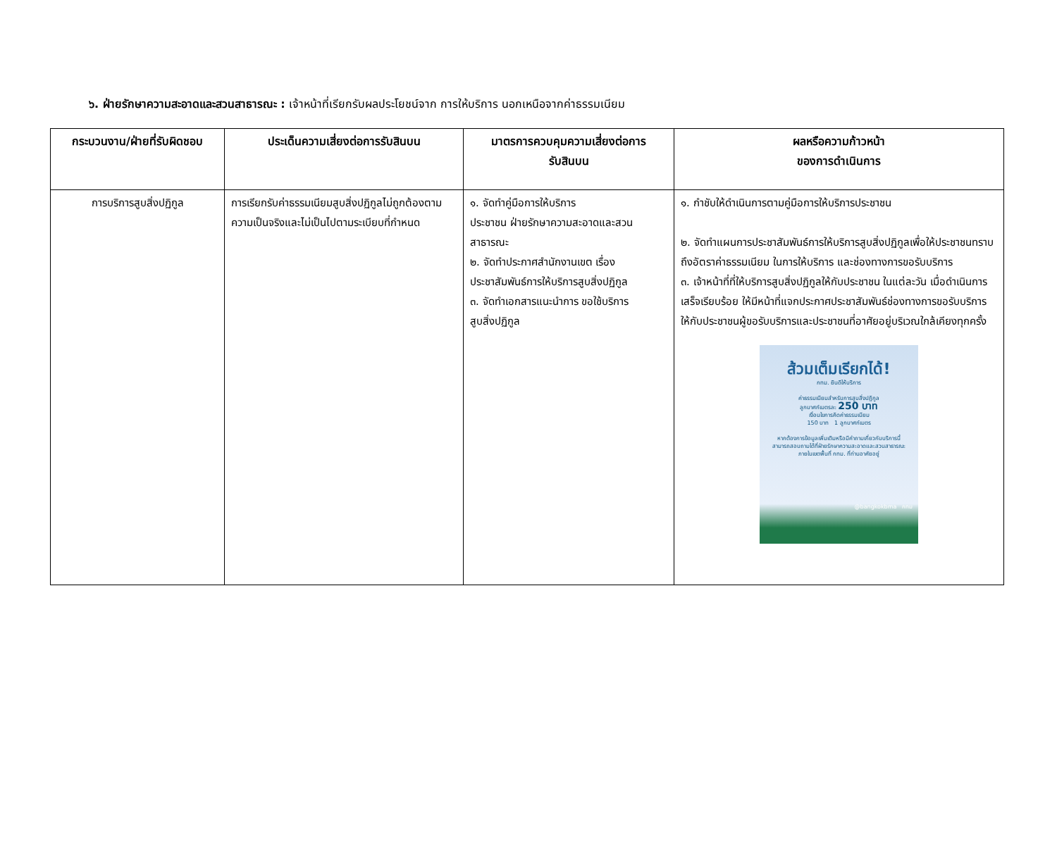๖. ฝ่ายรักษาความสะอาดและสวนสาธารณะ : เจ้าหน้าที่เรียกรับผลประโยชน์จาก การให้บริการ นอกเหนือจากค่าธรรมเนียม
| กระบวนงาน/ฝ่ายที่รับผิดชอบ | ประเด็นความเสี่ยงต่อการรับสินบน | มาตรการควบคุมความเสี่ยงต่อการ รับสินบน | ผลหรือความก้าวหน้า ของการดำเนินการ |
| --- | --- | --- | --- |
| การบริการสูบสิ่งปฏิกูล | การเรียกรับค่าธรรมเนียมสูบสิ่งปฏิกูลไม่ถูกต้องตามความเป็นจริงและไม่เป็นไปตามระเบียบที่กำหนด | ๑. จัดทำคู่มือการให้บริการ ประชาชน ฝ่ายรักษาความสะอาดและสวนสาธารณะ ๒. จัดทำประกาศสำนักงานเขต เรื่อง ประชาสัมพันธ์การให้บริการสูบสิ่งปฏิกูล ๓. จัดทำเอกสารแนะนำการ ขอใช้บริการ สูบสิ่งปฏิกูล | ๑. กำชับให้ดำเนินการตามคู่มือการให้บริการประชาชน ๒. จัดทำแผนการประชาสัมพันธ์การให้บริการสูบสิ่งปฏิกูลเพื่อให้ประชาชนทราบ ถึงอัตราค่าธรรมเนียม ในการให้บริการ และช่องทางการขอรับบริการ ๓. เจ้าหน้าที่ที่ให้บริการสูบสิ่งปฏิกูลให้กับประชาชน ในแต่ละวัน เมื่อดำเนินการเสร็จเรียบร้อย ให้มีหน้าที่แจกประกาศประชาสัมพันธ์ช่องทางการขอรับบริการ ให้กับประชาชนผู้ขอรับบริการและประชาชนที่อาศัยอยู่บริเวณใกล้เคียงทุกครั้ง ส้วมเต็มเรียกได้! กทม. ยินดีให้บริการ ค่าธรรมเนียมสำหรับการสูบสิ่งปฏิกูล ลูกบาศก์เมตรละ 250 บาท เงื่อนไขการคิดค่าธรรมเนียม 150 บาท 1 ลูกบาศก์เมตร หากต้องการข้อมูลเพิ่มเติมหรือมีคำถามเกี่ยวกับบริการนี้ สามารถสอบถามได้ที่ฝ่ายรักษาความสะอาดและสวนสาธารณะ ภายในเขตพื้นที่ กทม. ที่ท่านอาศัยอยู่ @bangkokbma กทม |